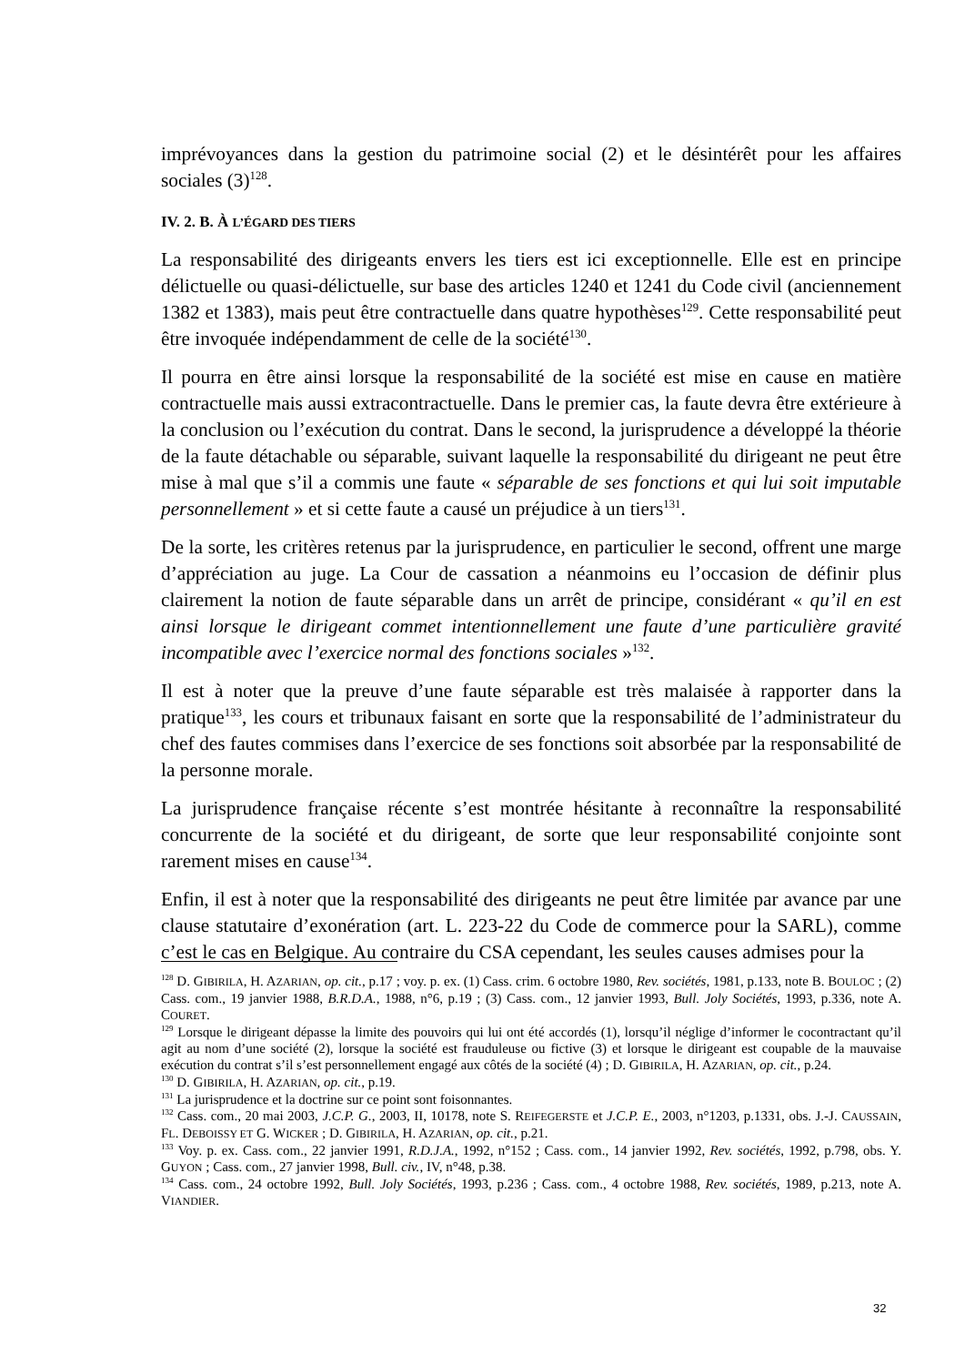imprévoyances dans la gestion du patrimoine social (2) et le désintérêt pour les affaires sociales (3)<sup>128</sup>.
IV. 2. B. À L’ÉGARD DES TIERS
La responsabilité des dirigeants envers les tiers est ici exceptionnelle. Elle est en principe délictuelle ou quasi-délictuelle, sur base des articles 1240 et 1241 du Code civil (anciennement 1382 et 1383), mais peut être contractuelle dans quatre hypothèses<sup>129</sup>. Cette responsabilité peut être invoquée indépendamment de celle de la société<sup>130</sup>.
Il pourra en être ainsi lorsque la responsabilité de la société est mise en cause en matière contractuelle mais aussi extracontractuelle. Dans le premier cas, la faute devra être extérieure à la conclusion ou l’exécution du contrat. Dans le second, la jurisprudence a développé la théorie de la faute détachable ou séparable, suivant laquelle la responsabilité du dirigeant ne peut être mise à mal que s’il a commis une faute « séparable de ses fonctions et qui lui soit imputable personnellement » et si cette faute a causé un préjudice à un tiers<sup>131</sup>.
De la sorte, les critères retenus par la jurisprudence, en particulier le second, offrent une marge d’appréciation au juge. La Cour de cassation a néanmoins eu l’occasion de définir plus clairement la notion de faute séparable dans un arrêt de principe, considérant « qu’il en est ainsi lorsque le dirigeant commet intentionnellement une faute d’une particulière gravité incompatible avec l’exercice normal des fonctions sociales »<sup>132</sup>.
Il est à noter que la preuve d’une faute séparable est très malaisée à rapporter dans la pratique<sup>133</sup>, les cours et tribunaux faisant en sorte que la responsabilité de l’administrateur du chef des fautes commises dans l’exercice de ses fonctions soit absorbée par la responsabilité de la personne morale.
La jurisprudence française récente s’est montrée hésitante à reconnaître la responsabilité concurrente de la société et du dirigeant, de sorte que leur responsabilité conjointe sont rarement mises en cause<sup>134</sup>.
Enfin, il est à noter que la responsabilité des dirigeants ne peut être limitée par avance par une clause statutaire d’exonération (art. L. 223-22 du Code de commerce pour la SARL), comme c’est le cas en Belgique. Au contraire du CSA cependant, les seules causes admises pour la
<sup>128</sup> D. GIBIRILA, H. AZARIAN, op. cit., p.17 ; voy. p. ex. (1) Cass. crim. 6 octobre 1980, Rev. sociétés, 1981, p.133, note B. BOULOC ; (2) Cass. com., 19 janvier 1988, B.R.D.A., 1988, n°6, p.19 ; (3) Cass. com., 12 janvier 1993, Bull. Joly Sociétés, 1993, p.336, note A. COURET.
<sup>129</sup> Lorsque le dirigeant dépasse la limite des pouvoirs qui lui ont été accordés (1), lorsqu’il néglige d’informer le cocontractant qu’il agit au nom d’une société (2), lorsque la société est frauduleuse ou fictive (3) et lorsque le dirigeant est coupable de la mauvaise exécution du contrat s’il s’est personnellement engagé aux côtés de la société (4) ; D. GIBIRILA, H. AZARIAN, op. cit., p.24.
<sup>130</sup> D. GIBIRILA, H. AZARIAN, op. cit., p.19.
<sup>131</sup> La jurisprudence et la doctrine sur ce point sont foisonnantes.
<sup>132</sup> Cass. com., 20 mai 2003, J.C.P. G., 2003, II, 10178, note S. REIFEGERSTE et J.C.P. E., 2003, n°1203, p.1331, obs. J.-J. CAUSSAIN, FL. DEBOISSY ET G. WICKER ; D. GIBIRILA, H. AZARIAN, op. cit., p.21.
<sup>133</sup> Voy. p. ex. Cass. com., 22 janvier 1991, R.D.J.A., 1992, n°152 ; Cass. com., 14 janvier 1992, Rev. sociétés, 1992, p.798, obs. Y. GUYON ; Cass. com., 27 janvier 1998, Bull. civ., IV, n°48, p.38.
<sup>134</sup> Cass. com., 24 octobre 1992, Bull. Joly Sociétés, 1993, p.236 ; Cass. com., 4 octobre 1988, Rev. sociétés, 1989, p.213, note A. VIANDIER.
32